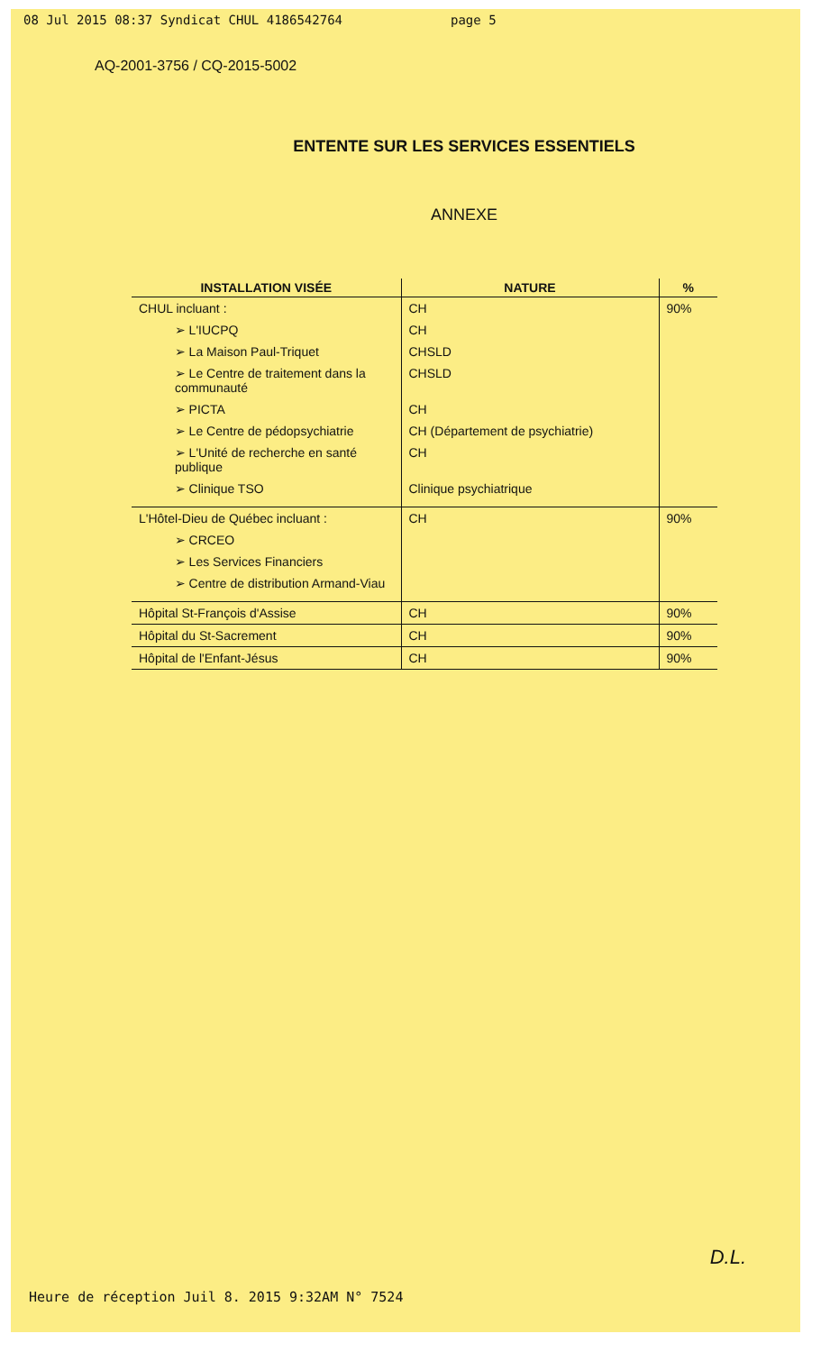08 Jul 2015 08:37 Syndicat CHUL 4186542764 page 5
AQ-2001-3756 / CQ-2015-5002
ENTENTE SUR LES SERVICES ESSENTIELS
ANNEXE
| INSTALLATION VISÉE | NATURE | % |
| --- | --- | --- |
| CHUL incluant : ➢ L'IUCPQ ➢ La Maison Paul-Triquet ➢ Le Centre de traitement dans la communauté ➢ PICTA ➢ Le Centre de pédopsychiatrie ➢ L'Unité de recherche en santé publique ➢ Clinique TSO | CH CH CHSLD CHSLD CH CH (Département de psychiatrie) CH Clinique psychiatrique | 90% |
| L'Hôtel-Dieu de Québec incluant : ➢ CRCEO ➢ Les Services Financiers ➢ Centre de distribution Armand-Viau | CH | 90% |
| Hôpital St-François d'Assise | CH | 90% |
| Hôpital du St-Sacrement | CH | 90% |
| Hôpital de l'Enfant-Jésus | CH | 90% |
D.L.
Heure de réception Juil 8. 2015 9:32AM N° 7524